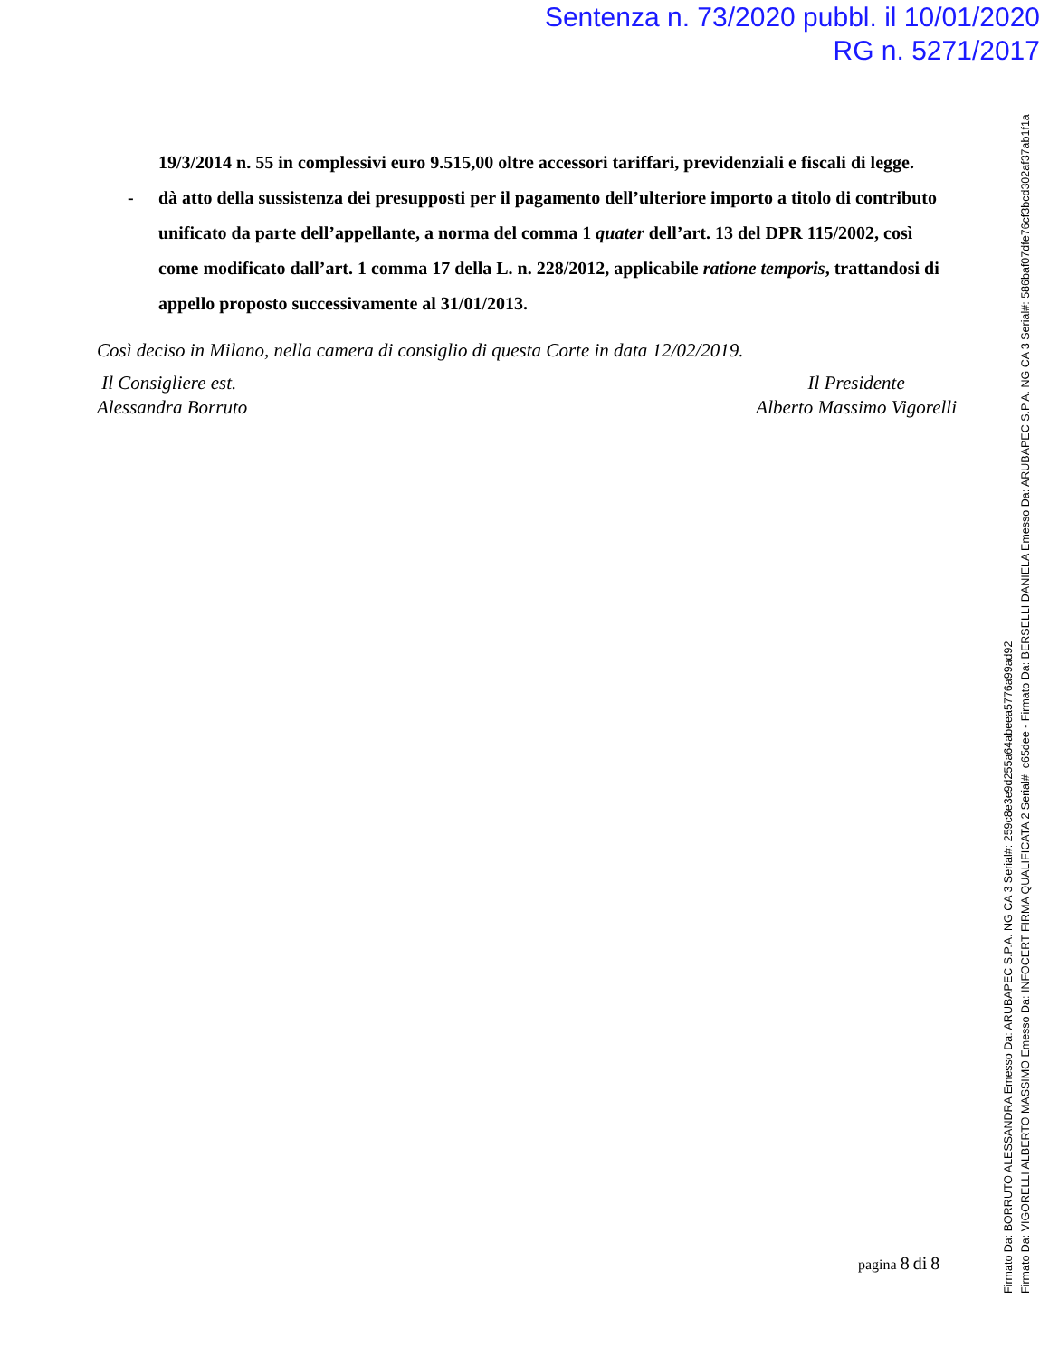Sentenza n. 73/2020 pubbl. il 10/01/2020
RG n. 5271/2017
19/3/2014 n. 55 in complessivi euro 9.515,00 oltre accessori tariffari, previdenziali e fiscali di legge.
- dà atto della sussistenza dei presupposti per il pagamento dell’ulteriore importo a titolo di contributo unificato da parte dell’appellante, a norma del comma 1 quater dell’art. 13 del DPR 115/2002, così come modificato dall’art. 1 comma 17 della L. n. 228/2012, applicabile ratione temporis, trattandosi di appello proposto successivamente al 31/01/2013.
Così deciso in Milano, nella camera di consiglio di questa Corte in data 12/02/2019.
Il Consigliere est.
Alessandra Borruto
Il Presidente
Alberto Massimo Vigorelli
pagina 8 di 8
Firmato Da: BORRUTO ALESSANDRA Emesso Da: ARUBAPEC S.P.A. NG CA 3 Serial#: 259c8e3e9d255a64abeea5776a99ad92
Firmato Da: VIGORELLI ALBERTO MASSIMO Emesso Da: INFOCERT FIRMA QUALIFICATA 2 Serial#: c65dee - Firmato Da: BERSELLI DANIELA Emesso Da: ARUBAPEC S.P.A. NG CA 3 Serial#: 586baf07dfe76cf3bcd302af37ab1f1a